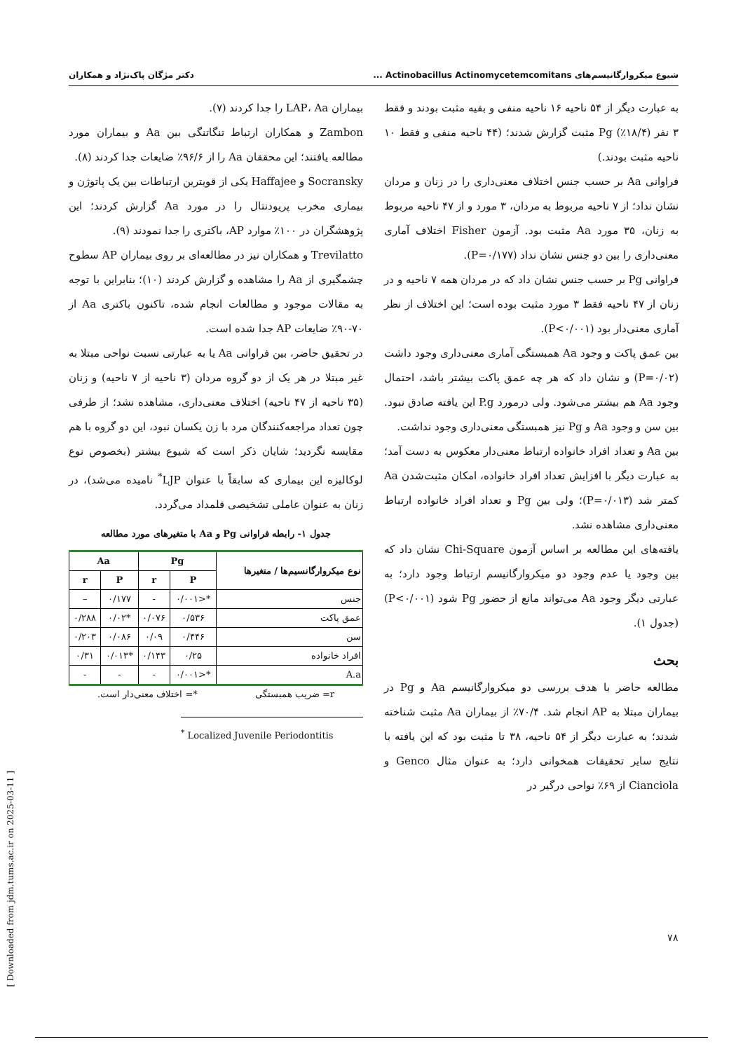شیوع میکروارگانیسم‌های Actinobacillus Actinomycetemcomitans ... دکتر مژگان پاک‌نژاد و همکاران
به عبارت دیگر از ۵۴ ناحیه ۱۶ ناحیه منفی و بقیه مثبت بودند و فقط ۳ نفر (۱۸/۴٪) Pg مثبت گزارش شدند؛ (۴۴ ناحیه منفی و فقط ۱۰ ناحیه مثبت بودند.)
فراوانی Aa بر حسب جنس اختلاف معنی‌داری را در زنان و مردان نشان نداد؛ از ۷ ناحیه مربوط به مردان، ۳ مورد و از ۴۷ ناحیه مربوط به زنان، ۳۵ مورد Aa مثبت بود. آزمون Fisher اختلاف آماری معنی‌داری را بین دو جنس نشان نداد (P=۰/۱۷۷).
فراوانی Pg بر حسب جنس نشان داد که در مردان همه ۷ ناحیه و در زنان از ۴۷ ناحیه فقط ۳ مورد مثبت بوده است؛ این اختلاف از نظر آماری معنی‌دار بود (P<۰/۰۰۱).
بین عمق پاکت و وجود Aa همبستگی آماری معنی‌داری وجود داشت (P=۰/۰۲) و نشان داد که هر چه عمق پاکت بیشتر باشد، احتمال وجود Aa هم بیشتر می‌شود. ولی درمورد P.g این یافته صادق نبود. بین سن و وجود Aa و Pg نیز همبستگی معنی‌داری وجود نداشت.
بین Aa و تعداد افراد خانواده ارتباط معنی‌دار معکوس به دست آمد؛ به عبارت دیگر با افزایش تعداد افراد خانواده، امکان مثبت‌شدن Aa کمتر شد (P=۰/۰۱۳)؛ ولی بین Pg و تعداد افراد خانواده ارتباط معنی‌داری مشاهده نشد.
یافته‌های این مطالعه بر اساس آزمون Chi-Square نشان داد که بین وجود یا عدم وجود دو میکروارگانیسم ارتباط وجود دارد؛ به عبارتی دیگر وجود Aa می‌تواند مانع از حضور Pg شود (P<۰/۰۰۱) (جدول ۱).
بحث
مطالعه حاضر با هدف بررسی دو میکروارگانیسم Aa و Pg در بیماران مبتلا به AP انجام شد. ۷۰/۴٪ از بیماران Aa مثبت شناخته شدند؛ به عبارت دیگر از ۵۴ ناحیه، ۳۸ تا مثبت بود که این یافته با نتایج سایر تحقیقات همخوانی دارد؛ به عنوان مثال Genco و Cianciola از ۶۹٪ نواحی درگیر در
بیماران LAP، Aa را جدا کردند (۷).
Zambon و همکاران ارتباط تنگاتنگی بین Aa و بیماران مورد مطالعه یافتند؛ این محققان Aa را از ۹۶/۶٪ ضایعات جدا کردند (۸).
Socransky و Haffajee یکی از قویترین ارتباطات بین یک پاتوژن و بیماری مخرب پریودنتال را در مورد Aa گزارش کردند؛ این پژوهشگران در ۱۰۰٪ موارد AP، باکتری را جدا نمودند (۹).
Trevilatto و همکاران نیز در مطالعه‌ای بر روی بیماران AP سطوح چشمگیری از Aa را مشاهده و گزارش کردند (۱۰)؛ بنابراین با توجه به مقالات موجود و مطالعات انجام شده، تاکنون باکتری Aa از ۷۰-۹۰٪ ضایعات AP جدا شده است.
در تحقیق حاضر، بین فراوانی Aa یا به عبارتی نسبت نواحی مبتلا به غیر مبتلا در هر یک از دو گروه مردان (۳ ناحیه از ۷ ناحیه) و زنان (۳۵ ناحیه از ۴۷ ناحیه) اختلاف معنی‌داری، مشاهده نشد؛ از طرفی چون تعداد مراجعه‌کنندگان مرد با زن یکسان نبود، این دو گروه با هم مقایسه نگردید؛ شایان ذکر است که شیوع بیشتر (بخصوص نوع لوکالیزه این بیماری که سابقاً با عنوان LJP<sup>*</sup> نامیده می‌شد)، در زنان به عنوان عاملی تشخیصی قلمداد می‌گردد.
جدول ۱- رابطه فراوانی Pg و Aa با متغیرهای مورد مطالعه
| نوع میکروارگانسیم‌ها / متغیرها | Pg | | Aa | |
| --- | --- | --- | --- | --- |
| | P | r | P | r |
| جنس | *<۰/۰۰۱ | - | ۰/۱۷۷ | – |
| عمق پاکت | ۰/۵۳۶ | ۰/۰۷۶ | *۰/۰۲ | ۰/۲۸۸ |
| سن | ۰/۴۴۶ | ۰/۰۹ | ۰/۰۸۶ | ۰/۲۰۳ |
| افراد خانواده | ۰/۲۵ | ۰/۱۴۳ | *۰/۰۱۳ | ۰/۳۱ |
| A.a | *<۰/۰۰۱ | - | - | - |
r= ضریب همبستگی *= اختلاف معنی‌دار است.
<sup>*</sup> Localized Juvenile Periodontitis
[ Downloaded from jdm.tums.ac.ir on 2025-03-11 ]
۷۸